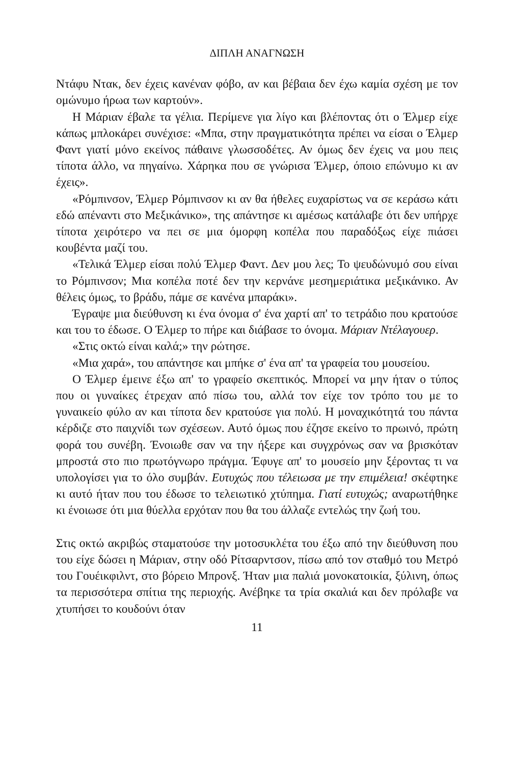ΔΙΠΛΗ ΑΝΑΓΝΩΣΗ
Ντάφυ Ντακ, δεν έχεις κανέναν φόβο, αν και βέβαια δεν έχω καμία σχέση με τον ομώνυμο ήρωα των καρτούν».
Η Μάριαν έβαλε τα γέλια. Περίμενε για λίγο και βλέποντας ότι ο Έλμερ είχε κάπως μπλοκάρει συνέχισε: «Μπα, στην πραγματικότητα πρέπει να είσαι ο Έλμερ Φαντ γιατί μόνο εκείνος πάθαινε γλωσσοδέτες. Αν όμως δεν έχεις να μου πεις τίποτα άλλο, να πηγαίνω. Χάρηκα που σε γνώρισα Έλμερ, όποιο επώνυμο κι αν έχεις».
«Ρόμπινσον, Έλμερ Ρόμπινσον κι αν θα ήθελες ευχαρίστως να σε κεράσω κάτι εδώ απέναντι στο Μεξικάνικο», της απάντησε κι αμέσως κατάλαβε ότι δεν υπήρχε τίποτα χειρότερο να πει σε μια όμορφη κοπέλα που παραδόξως είχε πιάσει κουβέντα μαζί του.
«Τελικά Έλμερ είσαι πολύ Έλμερ Φαντ. Δεν μου λες; Το ψευδώνυμό σου είναι το Ρόμπινσον; Μια κοπέλα ποτέ δεν την κερνάνε μεσημεριάτικα μεξικάνικο. Αν θέλεις όμως, το βράδυ, πάμε σε κανένα μπαράκι».
Έγραψε μια διεύθυνση κι ένα όνομα σ' ένα χαρτί απ' το τετράδιο που κρατούσε και του το έδωσε. Ο Έλμερ το πήρε και διάβασε το όνομα. Μάριαν Ντέλαγουερ.
«Στις οκτώ είναι καλά;» την ρώτησε.
«Μια χαρά», του απάντησε και μπήκε σ' ένα απ' τα γραφεία του μουσείου.
Ο Έλμερ έμεινε έξω απ' το γραφείο σκεπτικός. Μπορεί να μην ήταν ο τύπος που οι γυναίκες έτρεχαν από πίσω του, αλλά τον είχε τον τρόπο του με το γυναικείο φύλο αν και τίποτα δεν κρατούσε για πολύ. Η μοναχικότητά του πάντα κέρδιζε στο παιχνίδι των σχέσεων. Αυτό όμως που έζησε εκείνο το πρωινό, πρώτη φορά του συνέβη. Ένοιωθε σαν να την ήξερε και συγχρόνως σαν να βρισκόταν μπροστά στο πιο πρωτόγνωρο πράγμα. Έφυγε απ' το μουσείο μην ξέροντας τι να υπολογίσει για το όλο συμβάν. Ευτυχώς που τέλειωσα με την επιμέλεια! σκέφτηκε κι αυτό ήταν που του έδωσε το τελειωτικό χτύπημα. Γιατί ευτυχώς; αναρωτήθηκε κι ένοιωσε ότι μια θύελλα ερχόταν που θα του άλλαζε εντελώς την ζωή του.
Στις οκτώ ακριβώς σταματούσε την μοτοσυκλέτα του έξω από την διεύθυνση που του είχε δώσει η Μάριαν, στην οδό Ρίτσαρντσον, πίσω από τον σταθμό του Μετρό του Γουέικφιλντ, στο βόρειο Μπρονξ. Ήταν μια παλιά μονοκατοικία, ξύλινη, όπως τα περισσότερα σπίτια της περιοχής. Ανέβηκε τα τρία σκαλιά και δεν πρόλαβε να χτυπήσει το κουδούνι όταν
11